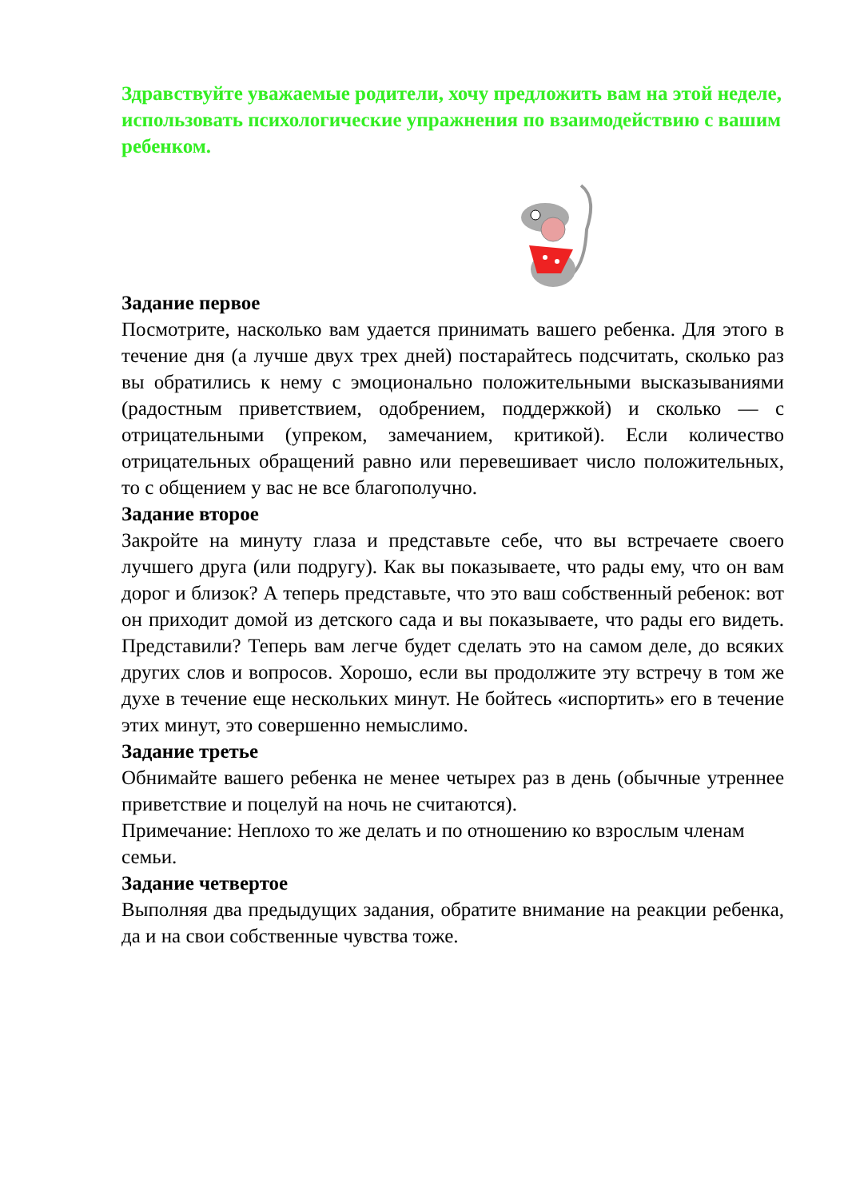Здравствуйте уважаемые родители, хочу предложить вам на этой неделе, использовать психологические упражнения по взаимодействию с вашим ребенком.
Задание первое
Посмотрите, насколько вам удается принимать вашего ребенка. Для этого в течение дня (а лучше двух трех дней) постарайтесь подсчитать, сколько раз вы обратились к нему с эмоционально положительными высказываниями (радостным приветствием, одобрением, поддержкой) и сколько — с отрицательными (упреком, замечанием, критикой). Если количество отрицательных обращений равно или перевешивает число положительных, то с общением у вас не все благополучно.
Задание второе
Закройте на минуту глаза и представьте себе, что вы встречаете своего лучшего друга (или подругу). Как вы показываете, что рады ему, что он вам дорог и близок? А теперь представьте, что это ваш собственный ребенок: вот он приходит домой из детского сада и вы показываете, что рады его видеть. Представили? Теперь вам легче будет сделать это на самом деле, до всяких других слов и вопросов. Хорошо, если вы продолжите эту встречу в том же духе в течение еще нескольких минут. Не бойтесь «испортить» его в течение этих минут, это совершенно немыслимо.
Задание третье
Обнимайте вашего ребенка не менее четырех раз в день (обычные утреннее приветствие и поцелуй на ночь не считаются).
Примечание: Неплохо то же делать и по отношению ко взрослым членам семьи.
Задание четвертое
Выполняя два предыдущих задания, обратите внимание на реакции ребенка, да и на свои собственные чувства тоже.